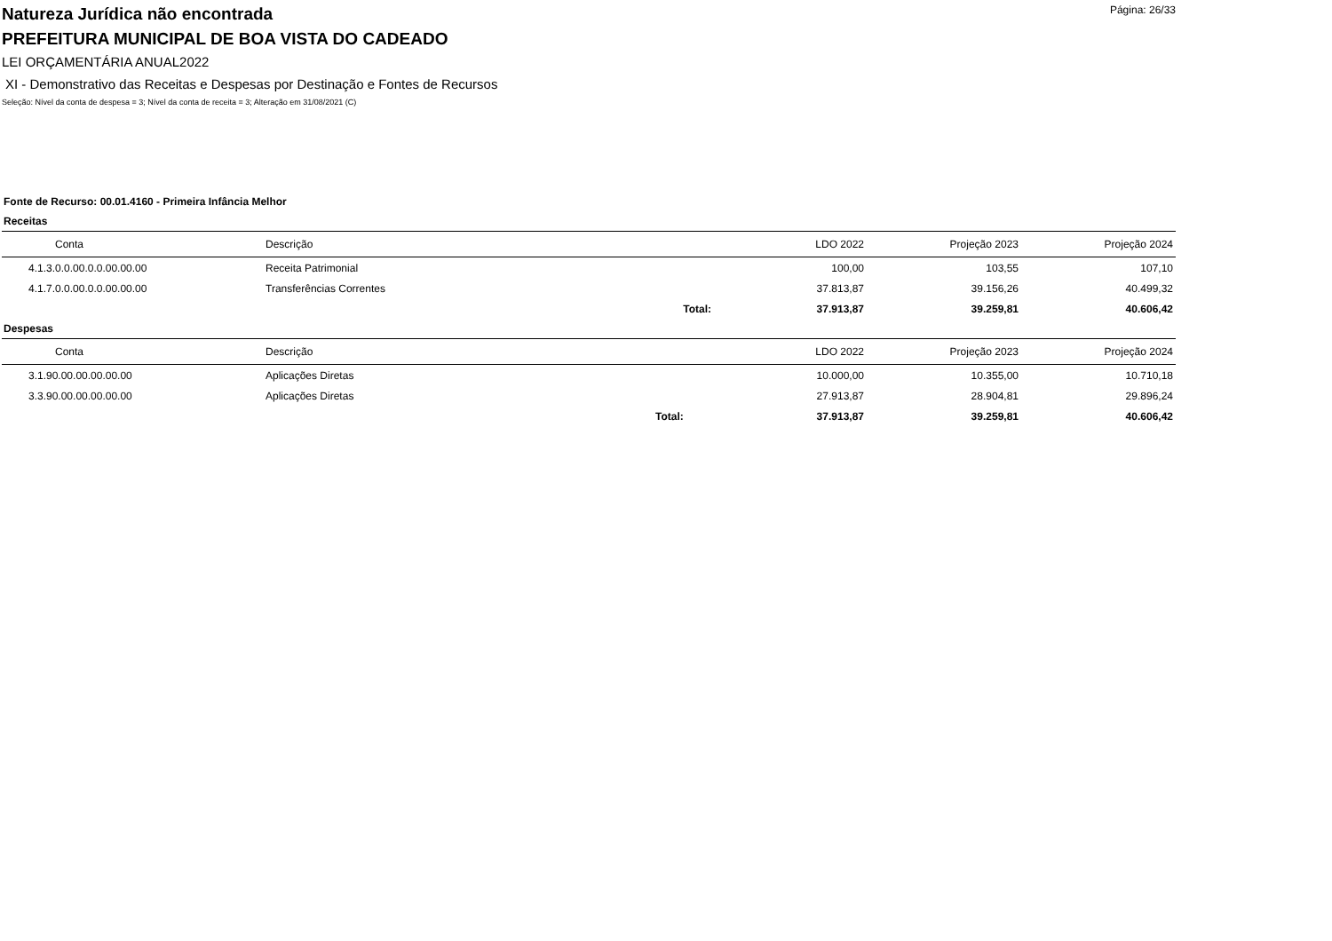Página: 26/33
Natureza Jurídica não encontrada
PREFEITURA MUNICIPAL DE BOA VISTA DO CADEADO
LEI ORÇAMENTÁRIA ANUAL2022
XI - Demonstrativo das Receitas e Despesas por Destinação e Fontes de Recursos
Seleção: Nível da conta de despesa = 3; Nível da conta de receita = 3; Alteração em 31/08/2021 (C)
Fonte de Recurso: 00.01.4160 - Primeira Infância Melhor
Receitas
| Conta | Descrição | | LDO 2022 | Projeção 2023 | Projeção 2024 |
| --- | --- | --- | --- | --- | --- |
| 4.1.3.0.0.00.0.0.00.00.00 | Receita Patrimonial | | 100,00 | 103,55 | 107,10 |
| 4.1.7.0.0.00.0.0.00.00.00 | Transferências Correntes | | 37.813,87 | 39.156,26 | 40.499,32 |
| | | Total: | 37.913,87 | 39.259,81 | 40.606,42 |
Despesas
| Conta | Descrição | | LDO 2022 | Projeção 2023 | Projeção 2024 |
| --- | --- | --- | --- | --- | --- |
| 3.1.90.00.00.00.00.00 | Aplicações Diretas | | 10.000,00 | 10.355,00 | 10.710,18 |
| 3.3.90.00.00.00.00.00 | Aplicações Diretas | | 27.913,87 | 28.904,81 | 29.896,24 |
| | | Total: | 37.913,87 | 39.259,81 | 40.606,42 |